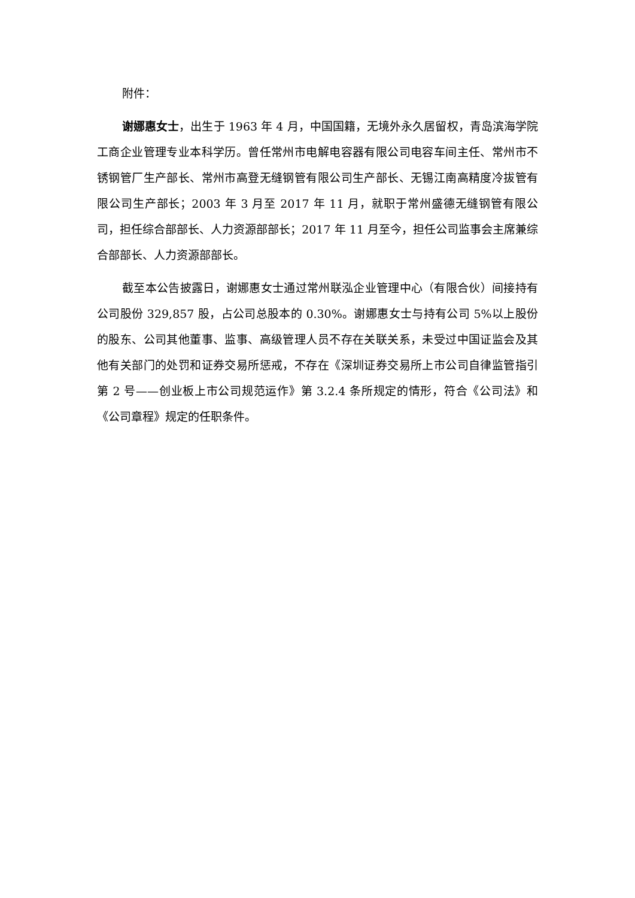附件：
谢娜惠女士，出生于 1963 年 4 月，中国国籍，无境外永久居留权，青岛滨海学院工商企业管理专业本科学历。曾任常州市电解电容器有限公司电容车间主任、常州市不锈钢管厂生产部长、常州市高登无缝钢管有限公司生产部长、无锡江南高精度冷拔管有限公司生产部长；2003 年 3 月至 2017 年 11 月，就职于常州盛德无缝钢管有限公司，担任综合部部长、人力资源部部长；2017 年 11 月至今，担任公司监事会主席兼综合部部长、人力资源部部长。
截至本公告披露日，谢娜惠女士通过常州联泓企业管理中心（有限合伙）间接持有公司股份 329,857 股，占公司总股本的 0.30%。谢娜惠女士与持有公司 5%以上股份的股东、公司其他董事、监事、高级管理人员不存在关联关系，未受过中国证监会及其他有关部门的处罚和证券交易所惩戒，不存在《深圳证券交易所上市公司自律监管指引第 2 号——创业板上市公司规范运作》第 3.2.4 条所规定的情形，符合《公司法》和《公司章程》规定的任职条件。